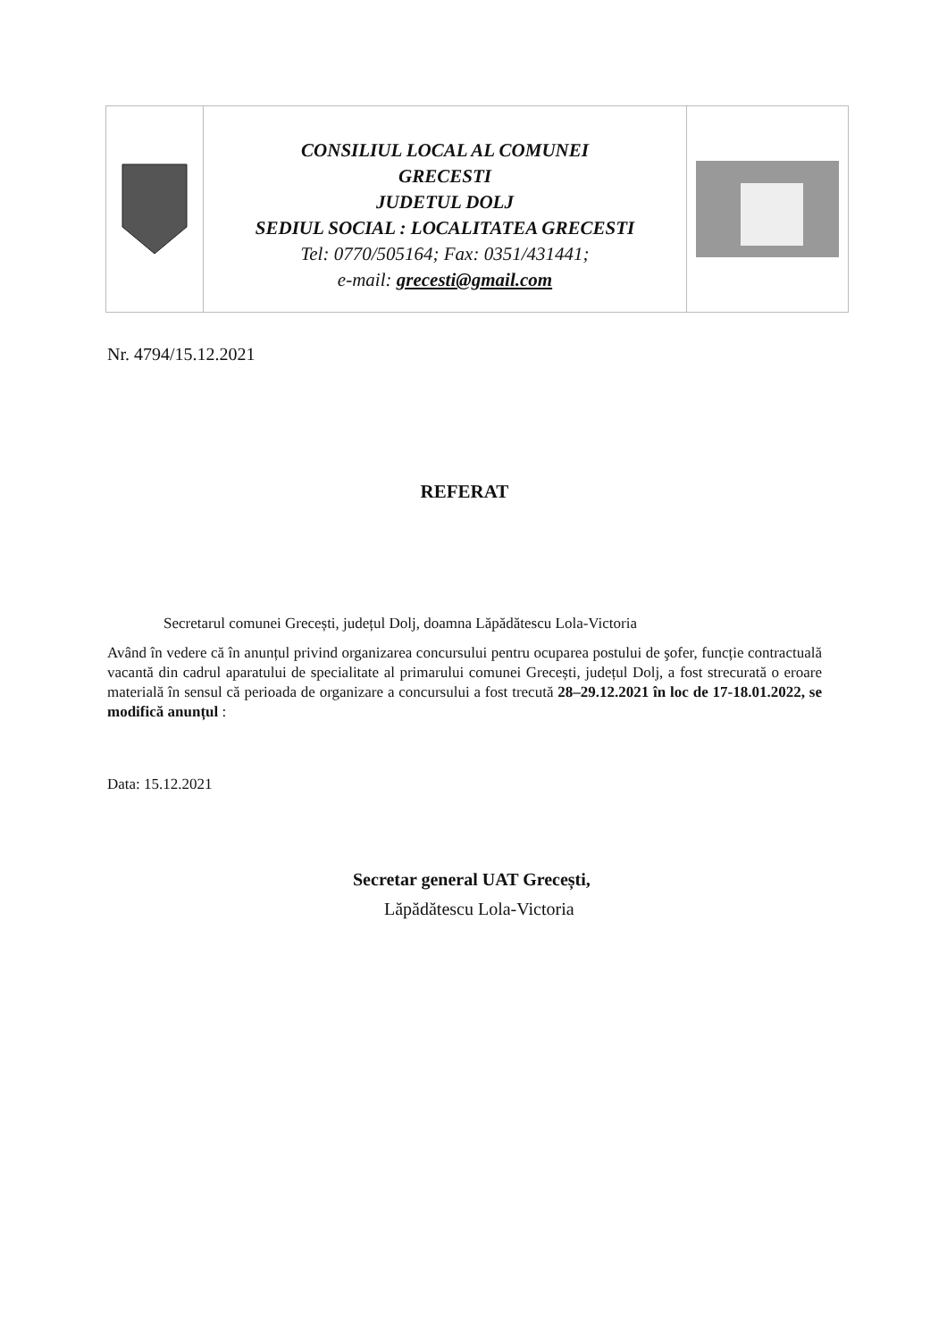CONSILIUL LOCAL AL COMUNEI
GRECESTI
JUDETUL DOLJ
SEDIUL SOCIAL : LOCALITATEA GRECESTI
Tel: 0770/505164; Fax: 0351/431441;
e-mail: grecesti@gmail.com
Nr. 4794/15.12.2021
REFERAT
Secretarul comunei Grecești, județul Dolj, doamna Lăpădătescu Lola-Victoria
Având în vedere că în anunțul privind organizarea concursului pentru ocuparea postului de şofer, funcție contractuală vacantă din cadrul aparatului de specialitate al primarului comunei Grecești, județul Dolj, a fost strecurată o eroare materială în sensul că perioada de organizare a concursului a fost trecută 28–29.12.2021 în loc de 17-18.01.2022, se modifică anunțul :
Data: 15.12.2021
Secretar general UAT Grecești,
Lăpădătescu Lola-Victoria